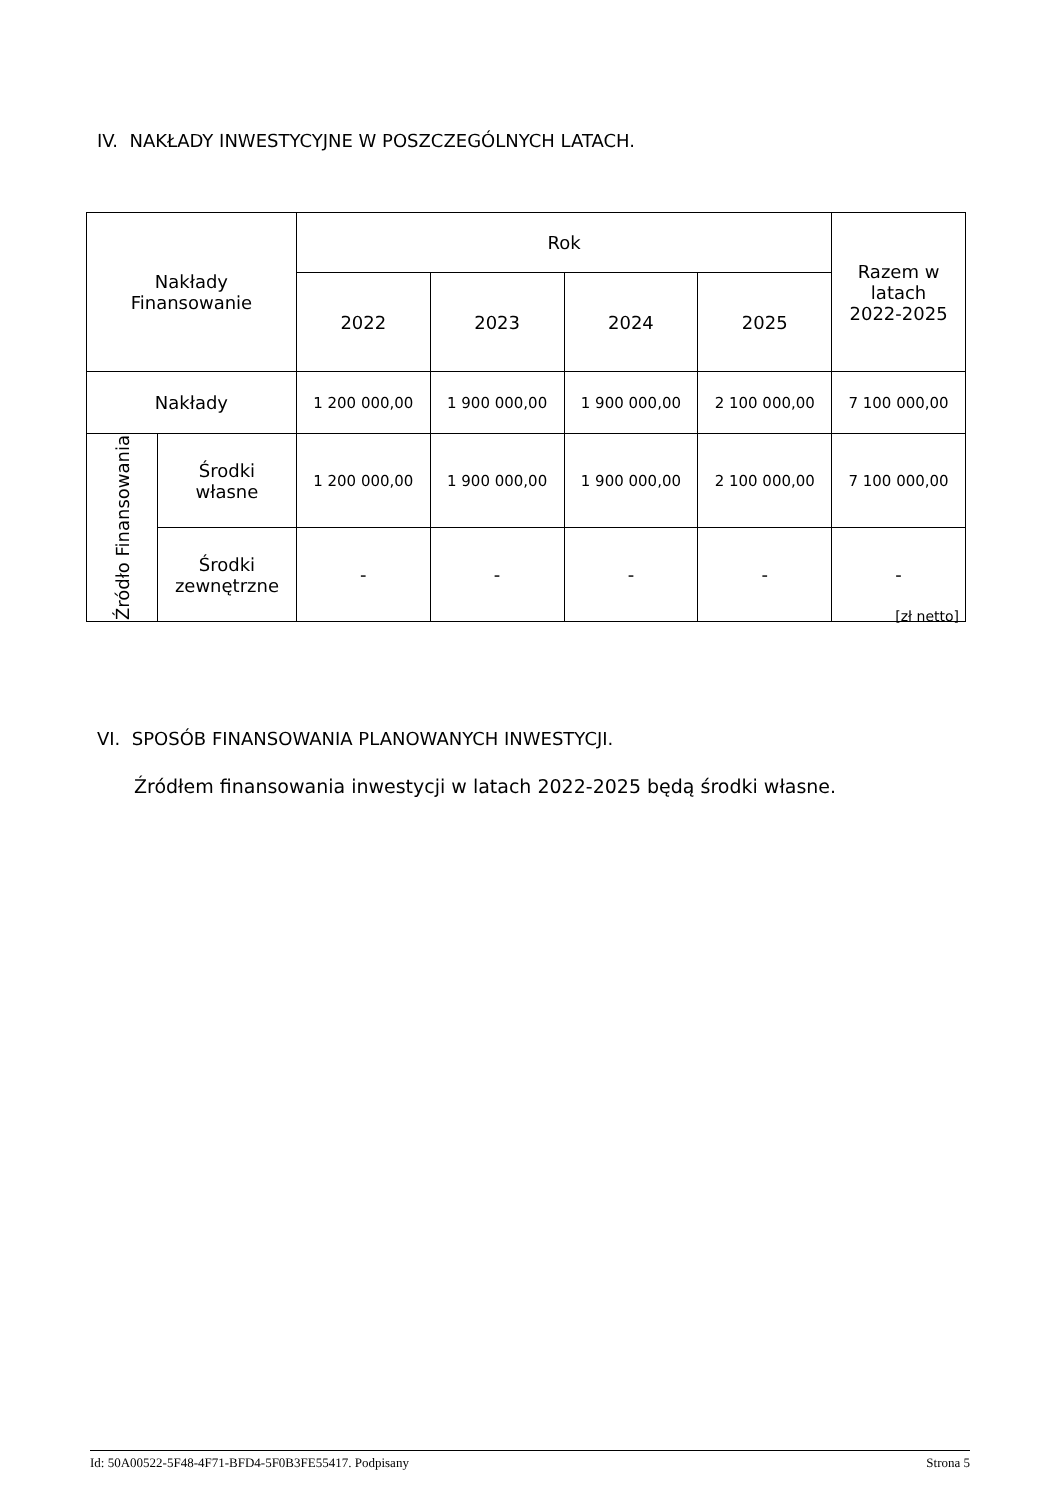IV. NAKŁADY INWESTYCYJNE W POSZCZEGÓLNYCH LATACH.
| Nakłady Finansowanie | | Rok | | | | Razem w latach 2022-2025 |
| --- | --- | --- | --- | --- | --- | --- |
| | | 2022 | 2023 | 2024 | 2025 | |
| Nakłady | | 1 200 000,00 | 1 900 000,00 | 1 900 000,00 | 2 100 000,00 | 7 100 000,00 |
| Źródło Finansowania | Środki własne | 1 200 000,00 | 1 900 000,00 | 1 900 000,00 | 2 100 000,00 | 7 100 000,00 |
| | Środki zewnętrzne | - | - | - | - | - |
[zł netto]
VI. SPOSÓB FINANSOWANIA PLANOWANYCH INWESTYCJI.
Źródłem finansowania inwestycji w latach 2022-2025 będą środki własne.
Id: 50A00522-5F48-4F71-BFD4-5F0B3FE55417. Podpisany Strona 5